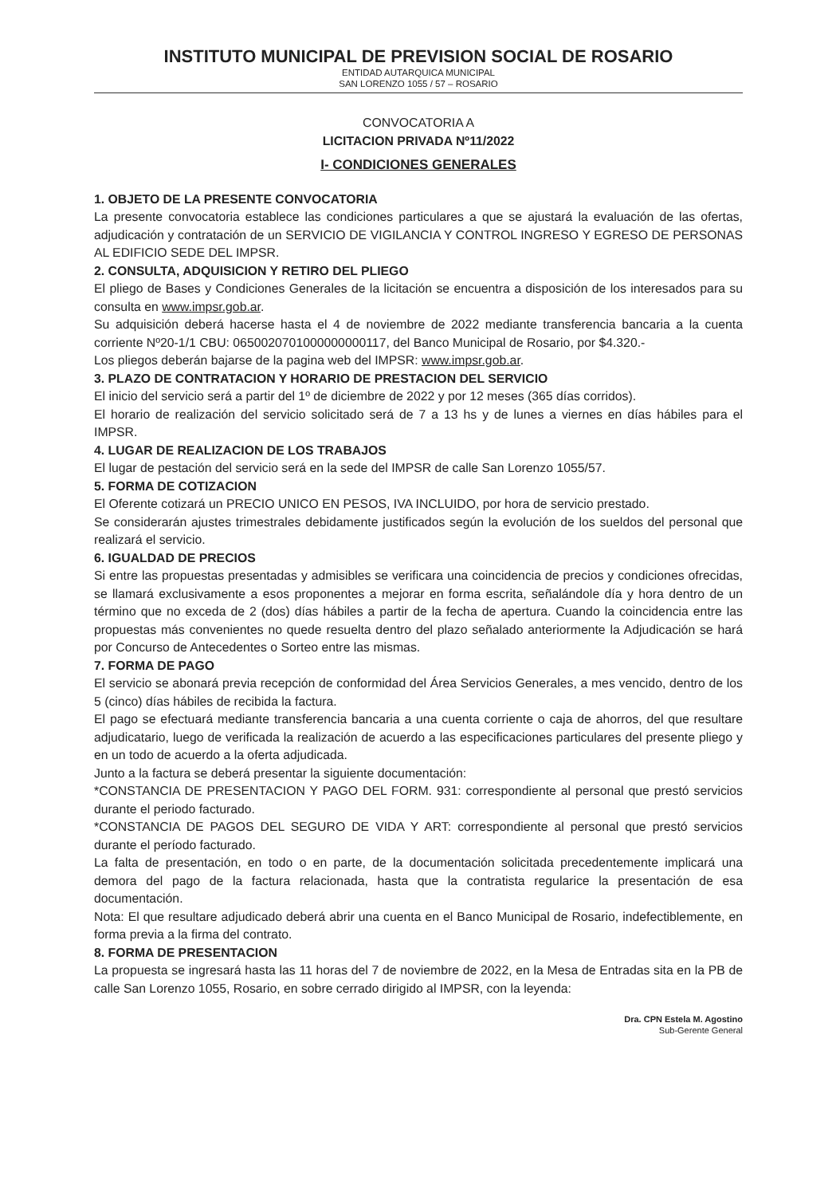INSTITUTO MUNICIPAL DE PREVISION SOCIAL DE ROSARIO
ENTIDAD AUTARQUICA MUNICIPAL
SAN LORENZO 1055 / 57 – ROSARIO
CONVOCATORIA A
LICITACION PRIVADA Nº11/2022
I- CONDICIONES GENERALES
1. OBJETO DE LA PRESENTE CONVOCATORIA
La presente convocatoria establece las condiciones particulares a que se ajustará la evaluación de las ofertas, adjudicación y contratación de un SERVICIO DE VIGILANCIA Y CONTROL INGRESO Y EGRESO DE PERSONAS AL EDIFICIO SEDE DEL IMPSR.
2. CONSULTA, ADQUISICION Y RETIRO DEL PLIEGO
El pliego de Bases y Condiciones Generales de la licitación se encuentra a disposición de los interesados para su consulta en www.impsr.gob.ar.
Su adquisición deberá hacerse hasta el 4 de noviembre de 2022 mediante transferencia bancaria a la cuenta corriente Nº20-1/1 CBU: 0650020701000000000117, del Banco Municipal de Rosario, por $4.320.-
Los pliegos deberán bajarse de la pagina web del IMPSR: www.impsr.gob.ar.
3. PLAZO DE CONTRATACION Y HORARIO DE PRESTACION DEL SERVICIO
El inicio del servicio será a partir del 1º de diciembre de 2022 y por 12 meses (365 días corridos).
El horario de realización del servicio solicitado será de 7 a 13 hs y de lunes a viernes en días hábiles para el IMPSR.
4. LUGAR DE REALIZACION DE LOS TRABAJOS
El lugar de pestación del servicio será en la sede del IMPSR de calle San Lorenzo 1055/57.
5. FORMA DE COTIZACION
El Oferente cotizará un PRECIO UNICO EN PESOS, IVA INCLUIDO, por hora de servicio prestado.
Se considerarán ajustes trimestrales debidamente justificados según la evolución de los sueldos del personal que realizará el servicio.
6. IGUALDAD DE PRECIOS
Si entre las propuestas presentadas y admisibles se verificara una coincidencia de precios y condiciones ofrecidas, se llamará exclusivamente a esos proponentes a mejorar en forma escrita, señalándole día y hora dentro de un término que no exceda de 2 (dos) días hábiles a partir de la fecha de apertura. Cuando la coincidencia entre las propuestas más convenientes no quede resuelta dentro del plazo señalado anteriormente la Adjudicación se hará por Concurso de Antecedentes o Sorteo entre las mismas.
7. FORMA DE PAGO
El servicio se abonará previa recepción de conformidad del Área Servicios Generales, a mes vencido, dentro de los 5 (cinco) días hábiles de recibida la factura.
El pago se efectuará mediante transferencia bancaria a una cuenta corriente o caja de ahorros, del que resultare adjudicatario, luego de verificada la realización de acuerdo a las especificaciones particulares del presente pliego y en un todo de acuerdo a la oferta adjudicada.
Junto a la factura se deberá presentar la siguiente documentación:
*CONSTANCIA DE PRESENTACION Y PAGO DEL FORM. 931: correspondiente al personal que prestó servicios durante el periodo facturado.
*CONSTANCIA DE PAGOS DEL SEGURO DE VIDA Y ART: correspondiente al personal que prestó servicios durante el período facturado.
La falta de presentación, en todo o en parte, de la documentación solicitada precedentemente implicará una demora del pago de la factura relacionada, hasta que la contratista regularice la presentación de esa documentación.
Nota: El que resultare adjudicado deberá abrir una cuenta en el Banco Municipal de Rosario, indefectiblemente, en forma previa a la firma del contrato.
8. FORMA DE PRESENTACION
La propuesta se ingresará hasta las 11 horas del 7 de noviembre de 2022, en la Mesa de Entradas sita en la PB de calle San Lorenzo 1055, Rosario, en sobre cerrado dirigido al IMPSR, con la leyenda:
Dra. CPN Estela M. Agostino
Sub-Gerente General